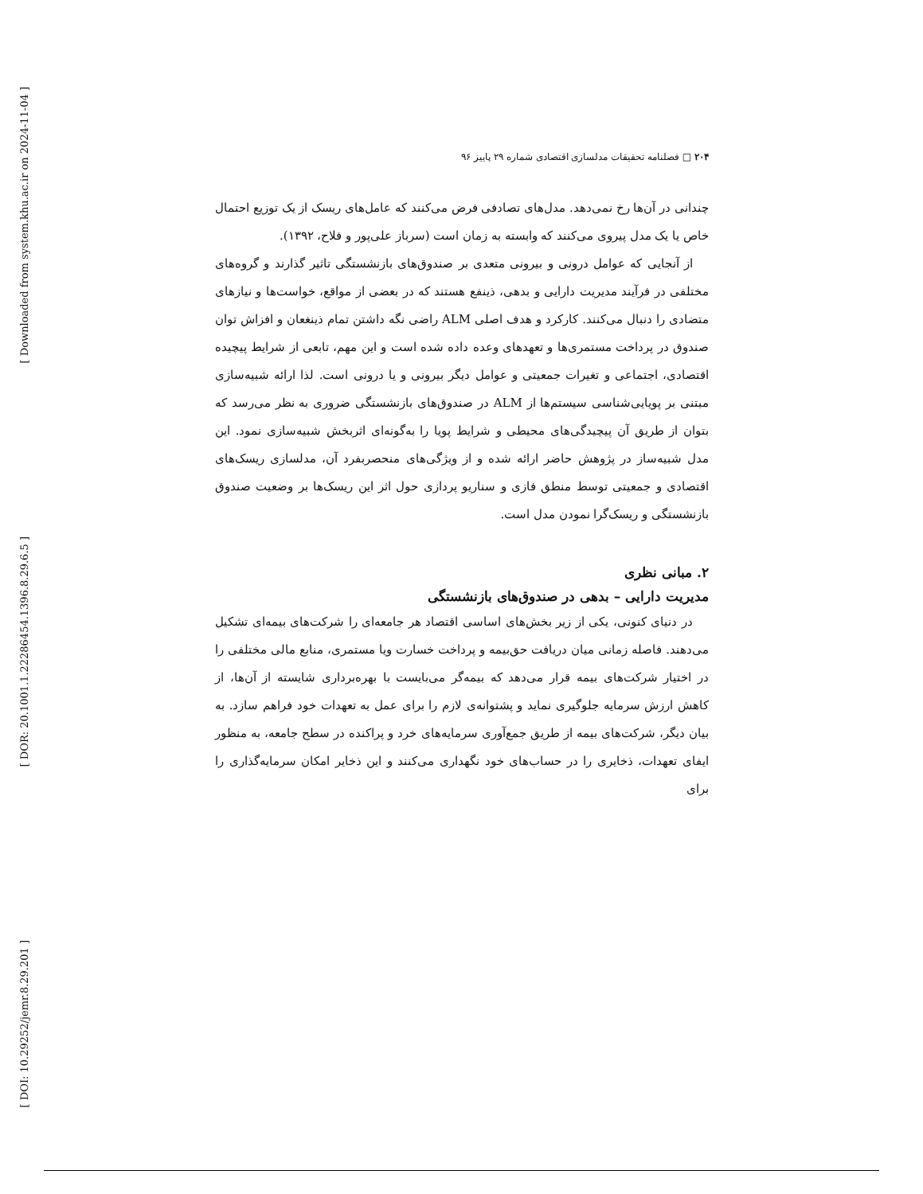[ Downloaded from system.khu.ac.ir on 2024-11-04 ]
[ DOR: 20.1001.1.22286454.1396.8.29.6.5 ]
[ DOI: 10.29252/jemr.8.29.201 ]
۲۰۴ □ فصلنامه تحقیقات مدلسازی اقتصادی شماره ۲۹ پاییز ۹۶
چندانی در آن‌ها رخ نمی‌دهد. مدل‌های تصادفی فرض می‌کنند که عامل‌های ریسک از یک توزیع احتمال خاص یا یک مدل پیروی می‌کنند که وابسته به زمان است (سرباز علی‌پور و فلاح، ۱۳۹۲).
از آنجایی که عوامل درونی و بیرونی متعدی بر صندوق‌های بازنشستگی تاثیر گذارند و گروه‌های مختلفی در فرآیند مدیریت دارایی و بدهی، ذینفع هستند که در بعضی از مواقع، خواست‌ها و نیازهای متضادی را دنبال می‌کنند. کارکرد و هدف اصلی ALM راضی نگه داشتن تمام ذینغعان و افزاش توان صندوق در پرداخت مستمری‌ها و تعهدهای وعده داده شده است و این مهم، تابعی از شرایط پیچیده اقتصادی، اجتماعی و تغیرات جمعیتی و عوامل دیگر بیرونی و یا درونی است. لذا ارائه شبیه‌سازی مبتنی بر پویایی‌شناسی سیستم‌ها از ALM در صندوق‌های بازنشستگی ضروری به نظر می‌رسد که بتوان از طریق آن پیچیدگی‌های محیطی و شرایط پویا را به‌گونه‌ای اثربخش شبیه‌سازی نمود. این مدل شبیه‌ساز در پژوهش حاضر ارائه شده و از ویژگی‌های منحصربفرد آن، مدلسازی ریسک‌های اقتصادی و جمعیتی توسط منطق فازی و سناریو پردازی حول اثر این ریسک‌ها بر وضعیت صندوق بازنشستگی و ریسک‌گرا نمودن مدل است.
۲. مبانی نظری
مدیریت دارایی – بدهی در صندوق‌های بازنشستگی
در دنیای کنونی، یکی از زیر بخش‌های اساسی اقتصاد هر جامعه‌ای را شرکت‌های بیمه‌ای تشکیل می‌دهند. فاصله زمانی میان دریافت حق‌بیمه و پرداخت خسارت ویا مستمری، منابع مالی مختلفی را در اختیار شرکت‌های بیمه قرار می‌دهد که بیمه‌گر می‌بایست با بهره‌برداری شایسته از آن‌ها، از کاهش ارزش سرمایه جلوگیری نماید و پشتوانه‌ی لازم را برای عمل به تعهدات خود فراهم سازد. به بیان دیگر، شرکت‌های بیمه از طریق جمع‌آوری سرمایه‌های خرد و پراکنده در سطح جامعه، به منظور ایفای تعهدات، ذخایری را در حساب‌های خود نگهداری می‌کنند و این ذخایر امکان سرمایه‌گذاری را برای